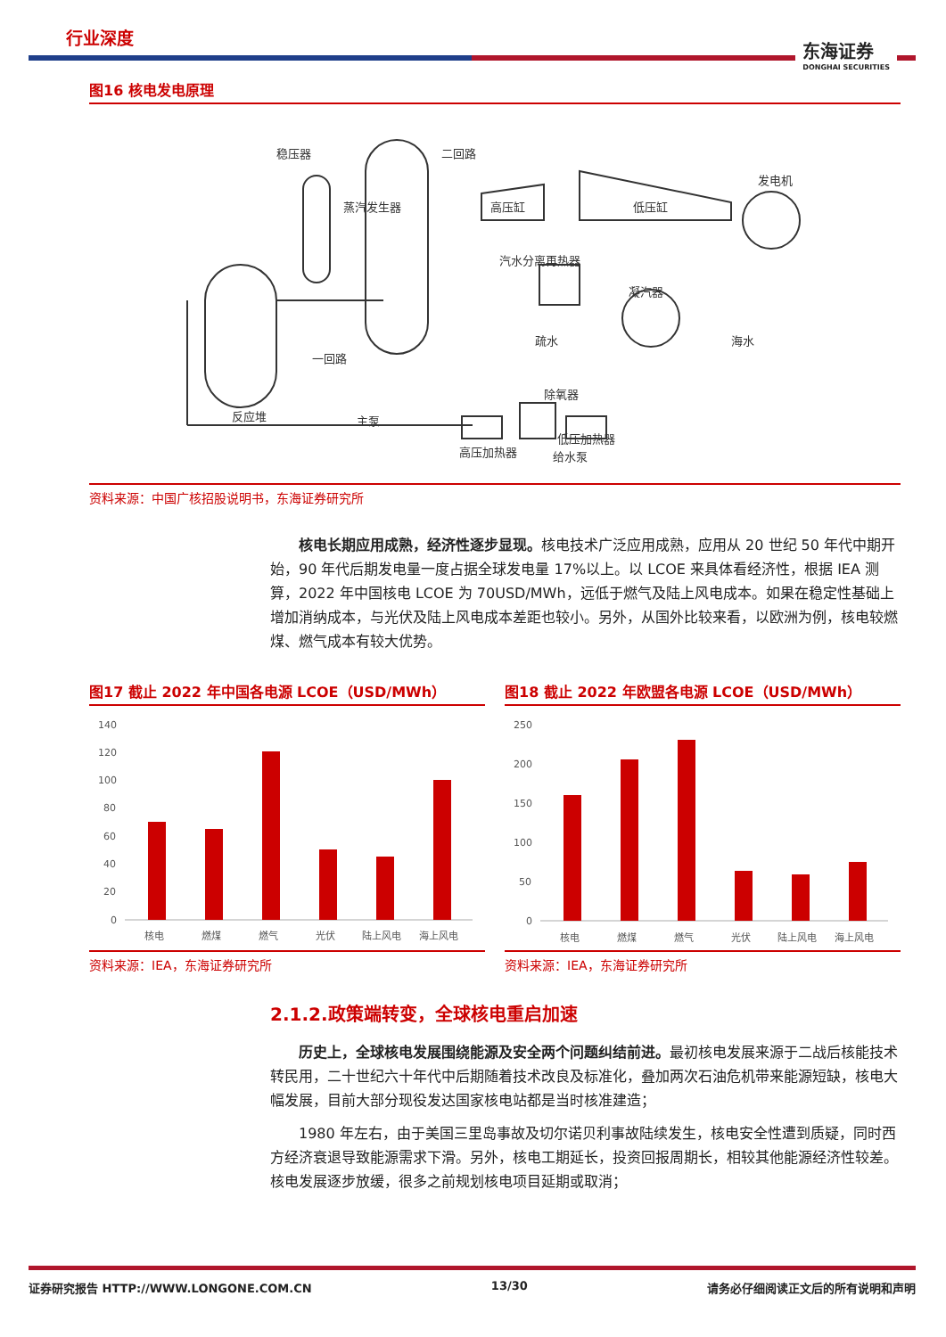行业深度
东海证券
DONGHAI SECURITIES
图16 核电发电原理
稳压器
二回路
发电机
高压缸
低压缸
凝汽器
汽水分离再热器
海水
一回路
除氧器
反应堆
主泵
高压加热器
低压加热器
给水泵
疏水
蒸汽发生器
资料来源：中国广核招股说明书，东海证券研究所
核电长期应用成熟，经济性逐步显现。核电技术广泛应用成熟，应用从 20 世纪 50 年代中期开始，90 年代后期发电量一度占据全球发电量 17%以上。以 LCOE 来具体看经济性，根据 IEA 测算，2022 年中国核电 LCOE 为 70USD/MWh，远低于燃气及陆上风电成本。如果在稳定性基础上增加消纳成本，与光伏及陆上风电成本差距也较小。另外，从国外比较来看，以欧洲为例，核电较燃煤、燃气成本有较大优势。
图17 截止 2022 年中国各电源 LCOE（USD/MWh）
140
120
100
80
60
40
20
0
核电
燃煤
燃气
光伏
陆上风电
海上风电
资料来源：IEA，东海证券研究所
图18 截止 2022 年欧盟各电源 LCOE（USD/MWh）
250
200
150
100
50
0
核电
燃煤
燃气
光伏
陆上风电
海上风电
资料来源：IEA，东海证券研究所
2.1.2.政策端转变，全球核电重启加速
历史上，全球核电发展围绕能源及安全两个问题纠结前进。最初核电发展来源于二战后核能技术转民用，二十世纪六十年代中后期随着技术改良及标准化，叠加两次石油危机带来能源短缺，核电大幅发展，目前大部分现役发达国家核电站都是当时核准建造；
1980 年左右，由于美国三里岛事故及切尔诺贝利事故陆续发生，核电安全性遭到质疑，同时西方经济衰退导致能源需求下滑。另外，核电工期延长，投资回报周期长，相较其他能源经济性较差。核电发展逐步放缓，很多之前规划核电项目延期或取消；
证券研究报告 HTTP://WWW.LONGONE.COM.CN 13/30 请务必仔细阅读正文后的所有说明和声明